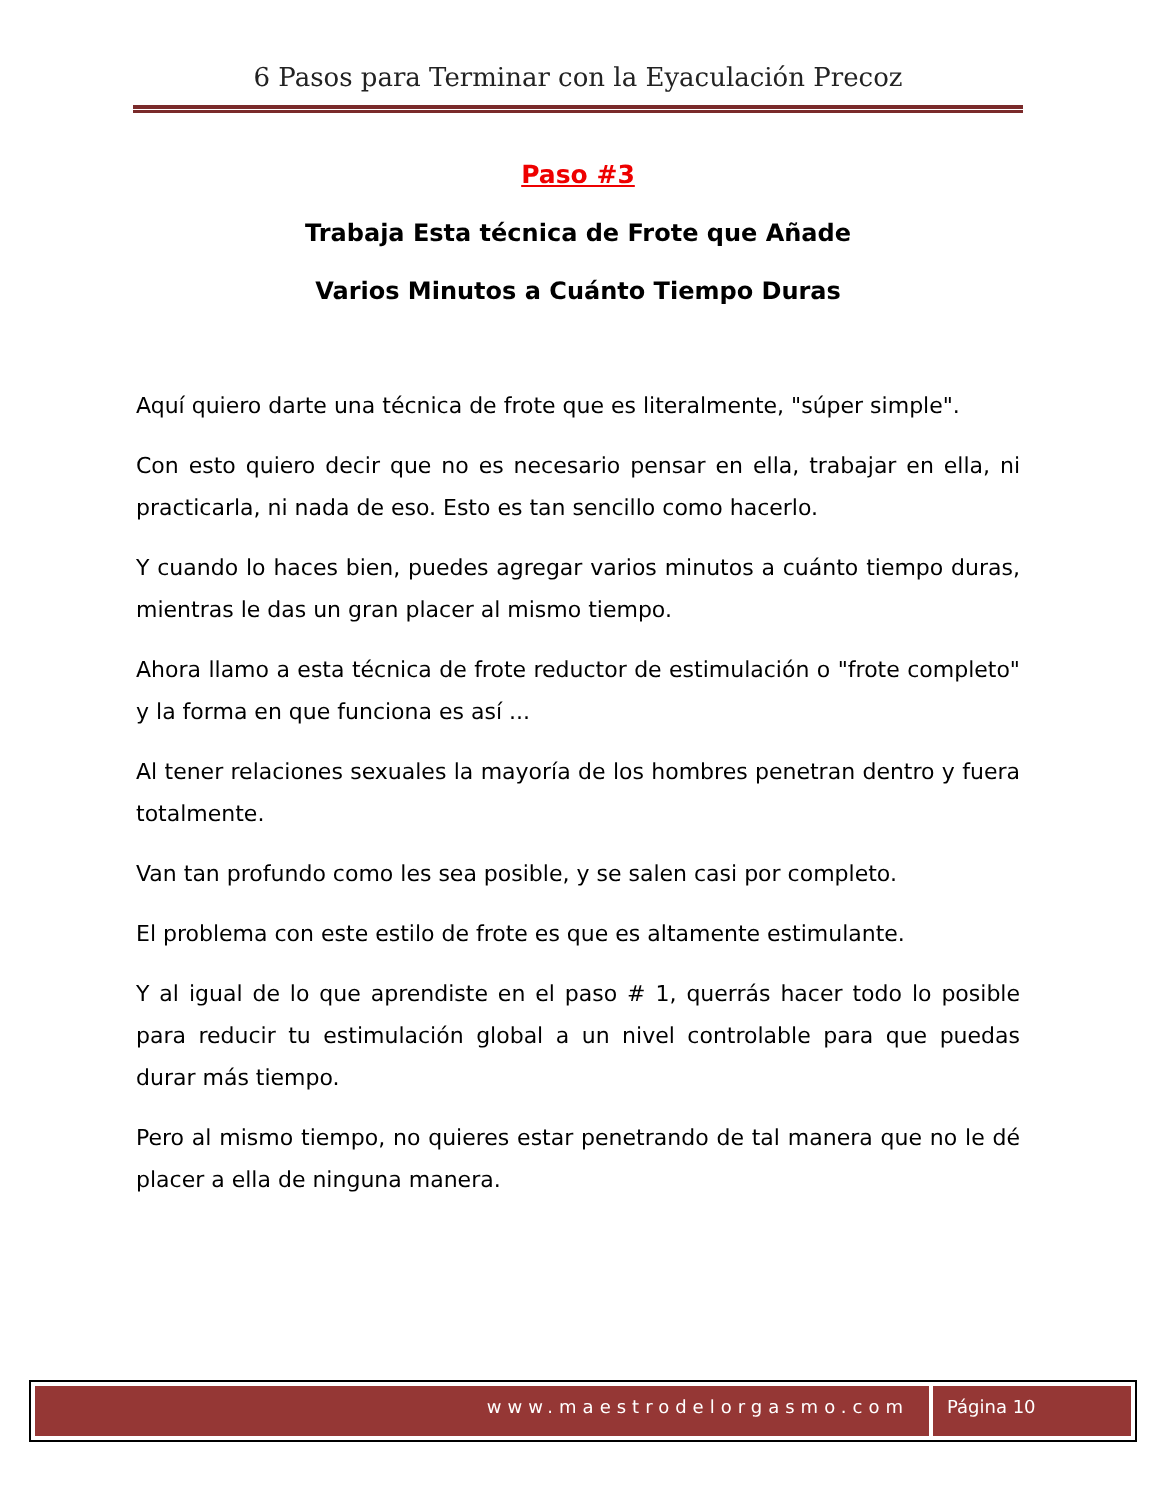6 Pasos para Terminar con la Eyaculación Precoz
Paso #3
Trabaja Esta técnica de Frote que Añade
Varios Minutos a Cuánto Tiempo Duras
Aquí quiero darte una técnica de frote que es literalmente, "súper simple".
Con esto quiero decir que no es necesario pensar en ella, trabajar en ella, ni practicarla, ni nada de eso. Esto es tan sencillo como hacerlo.
Y cuando lo haces bien, puedes agregar varios minutos a cuánto tiempo duras, mientras le das un gran placer al mismo tiempo.
Ahora llamo a esta técnica de frote reductor de estimulación o "frote completo" y la forma en que funciona es así ...
Al tener relaciones sexuales la mayoría de los hombres penetran dentro y fuera totalmente.
Van tan profundo como les sea posible, y se salen casi por completo.
El problema con este estilo de frote es que es altamente estimulante.
Y al igual de lo que aprendiste en el paso # 1, querrás hacer todo lo posible para reducir tu estimulación global a un nivel controlable para que puedas durar más tiempo.
Pero al mismo tiempo, no quieres estar penetrando de tal manera que no le dé placer a ella de ninguna manera.
www.maestrodelorgasmo.com Página 10